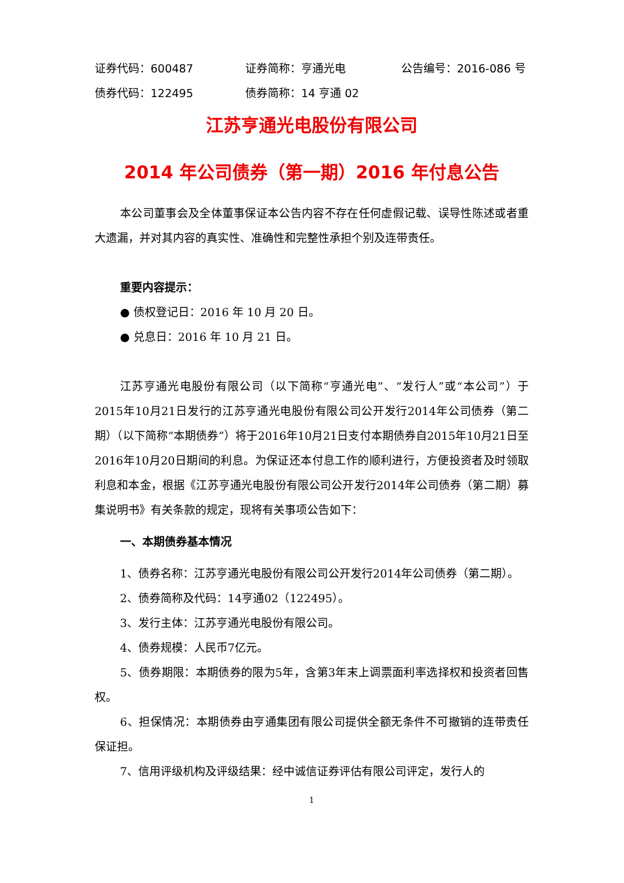证券代码：600487 证券简称：亨通光电 公告编号：2016-086 号
债券代码：122495 债券简称：14 亨通 02
江苏亨通光电股份有限公司
2014 年公司债券（第一期）2016 年付息公告
本公司董事会及全体董事保证本公告内容不存在任何虚假记载、误导性陈述或者重大遗漏，并对其内容的真实性、准确性和完整性承担个别及连带责任。
重要内容提示：
● 债权登记日：2016 年 10 月 20 日。
● 兑息日：2016 年 10 月 21 日。
江苏亨通光电股份有限公司（以下简称“亨通光电”、“发行人”或“本公司”）于2015年10月21日发行的江苏亨通光电股份有限公司公开发行2014年公司债券（第二期）（以下简称“本期债券”）将于2016年10月21日支付本期债券自2015年10月21日至2016年10月20日期间的利息。为保证还本付息工作的顺利进行，方便投资者及时领取利息和本金，根据《江苏亨通光电股份有限公司公开发行2014年公司债券（第二期）募集说明书》有关条款的规定，现将有关事项公告如下：
一、本期债券基本情况
1、债券名称：江苏亨通光电股份有限公司公开发行2014年公司债券（第二期）。
2、债券简称及代码：14亨通02（122495）。
3、发行主体：江苏亨通光电股份有限公司。
4、债券规模：人民币7亿元。
5、债券期限：本期债券的限为5年，含第3年末上调票面利率选择权和投资者回售权。
6、担保情况：本期债券由亨通集团有限公司提供全额无条件不可撤销的连带责任保证担。
7、信用评级机构及评级结果：经中诚信证券评估有限公司评定，发行人的
1